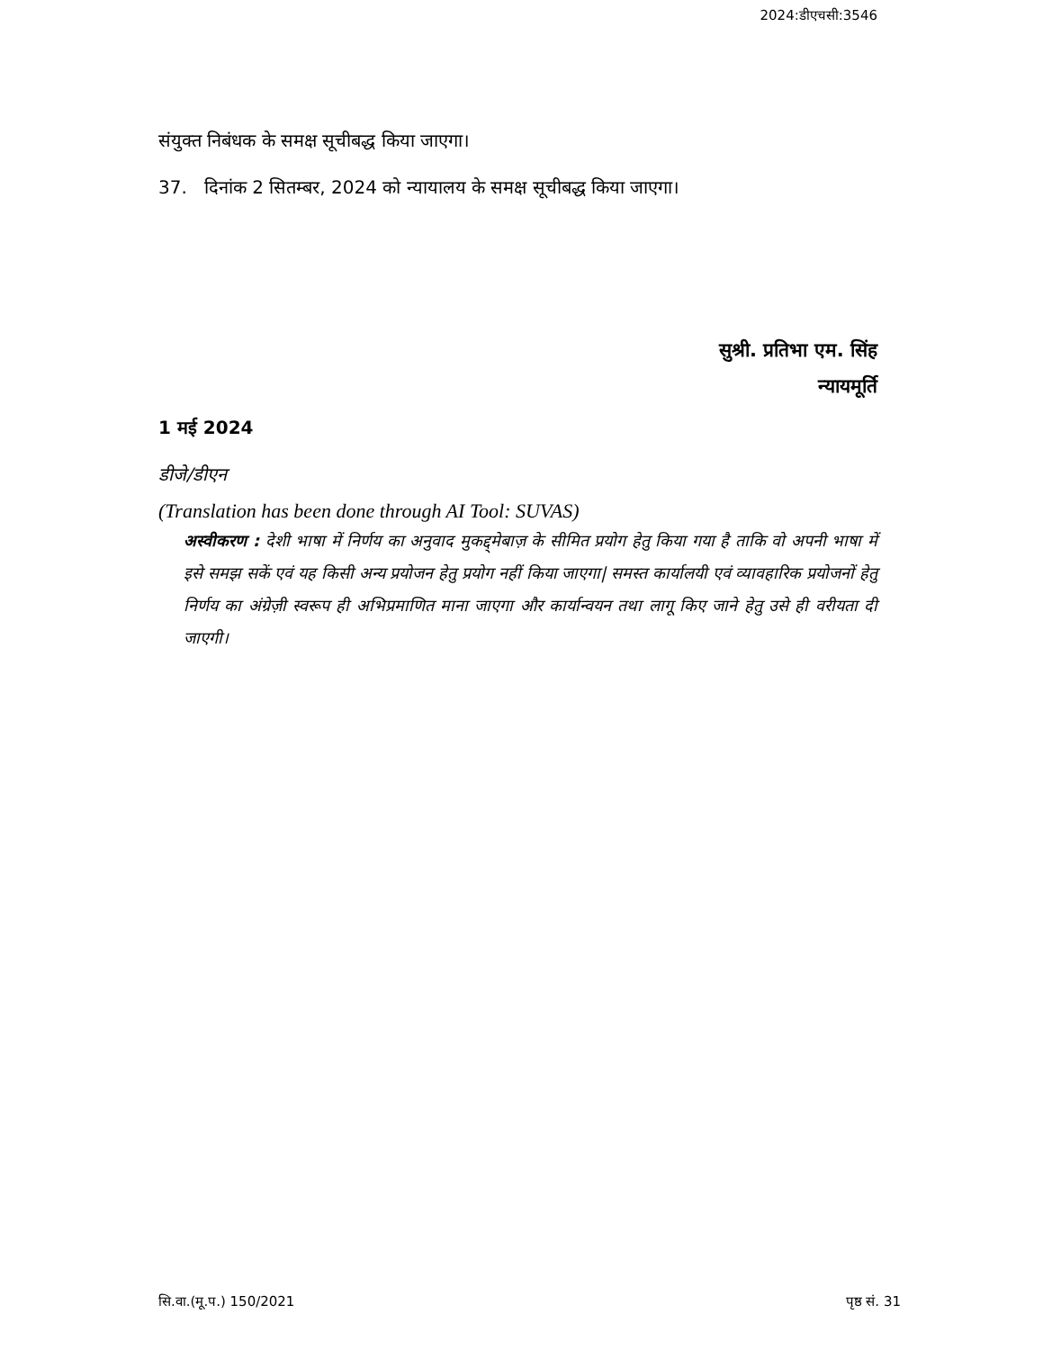2024:डीएचसी:3546
संयुक्त निबंधक के समक्ष सूचीबद्ध किया जाएगा।
37. दिनांक 2 सितम्बर, 2024 को न्यायालय के समक्ष सूचीबद्ध किया जाएगा।
सुश्री. प्रतिभा एम. सिंह
न्यायमूर्ति
1 मई 2024
डीजे/डीएन
(Translation has been done through AI Tool: SUVAS)
अस्वीकरण : देशी भाषा में निर्णय का अनुवाद मुकद्द्मेबाज़ के सीमित प्रयोग हेतु किया गया है ताकि वो अपनी भाषा में इसे समझ सकें एवं यह किसी अन्य प्रयोजन हेतु प्रयोग नहीं किया जाएगा| समस्त कार्यालयी एवं व्यावहारिक प्रयोजनों हेतु निर्णय का अंग्रेज़ी स्वरूप ही अभिप्रमाणित माना जाएगा और कार्यान्वयन तथा लागू किए जाने हेतु उसे ही वरीयता दी जाएगी।
सि.वा.(मू.प.) 150/2021 पृष्ठ सं. 31